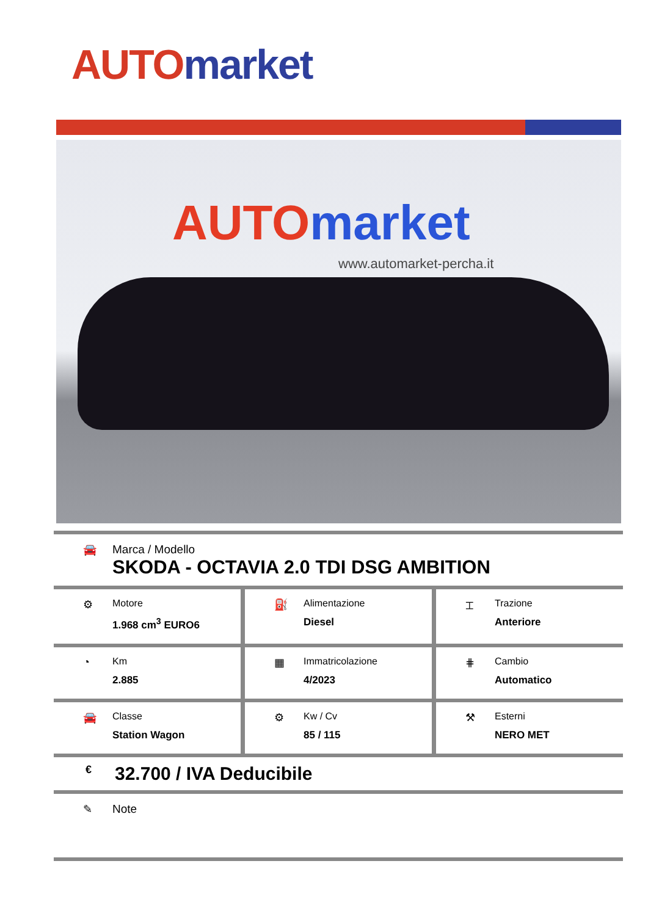AUTO market
AUTO market
www.automarket-percha.it
🚘 Marca / Modello
SKODA - OCTAVIA 2.0 TDI DSG AMBITION
⚙ Motore
1.968 cm<sup>3</sup> EURO6
⛽ Alimentazione
Diesel
⌶ Trazione
Anteriore
◔ Km
2.885
▦ Immatricolazione
4/2023
⋕ Cambio
Automatico
🚘 Classe
Station Wagon
⚙ Kw / Cv
85 / 115
⚒ Esterni
NERO MET
€ 32.700 / IVA Deducibile
✎ Note